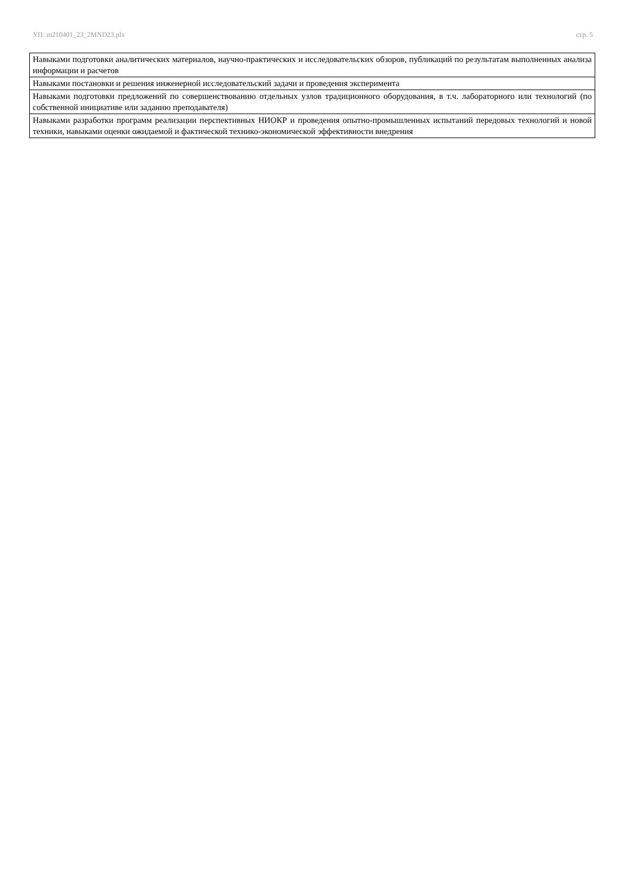УП: m210401_23_2MND23.plx стр. 5
| Навыками подготовки аналитических материалов, научно-практических и исследовательских обзоров, публикаций по результатам выполненных анализа информации и расчетов |
| Навыками постановки и решения инженерной исследовательский задачи и проведения эксперимента |
| Навыками подготовки предложений по совершенствованию отдельных узлов традиционного оборудования, в т.ч. лабораторного или технологий (по собственной инициативе или заданию преподавателя) |
| Навыками разработки программ реализации перспективных НИОКР и проведения опытно-промышленных испытаний передовых технологий и новой техники, навыками оценки ожидаемой и фактической технико-экономической эффективности внедрения |